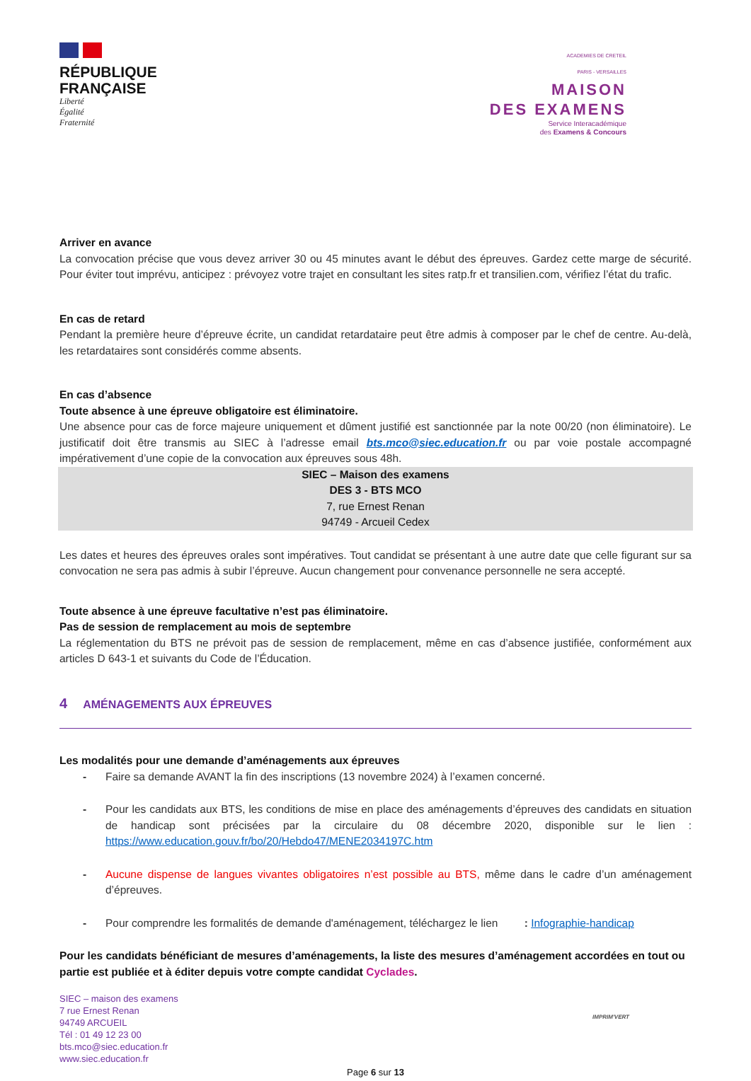RÉPUBLIQUE
FRANÇAISE
Liberté
Égalité
Fraternité
ACADEMIES DE CRETEIL
PARIS - VERSAILLES
MAISON
DES EXAMENS
Service Interacadémique
des Examens & Concours
Arriver en avance
La convocation précise que vous devez arriver 30 ou 45 minutes avant le début des épreuves. Gardez cette marge de sécurité. Pour éviter tout imprévu, anticipez : prévoyez votre trajet en consultant les sites ratp.fr et transilien.com, vérifiez l’état du trafic.
En cas de retard
Pendant la première heure d’épreuve écrite, un candidat retardataire peut être admis à composer par le chef de centre. Au-delà, les retardataires sont considérés comme absents.
En cas d’absence
Toute absence à une épreuve obligatoire est éliminatoire.
Une absence pour cas de force majeure uniquement et dûment justifié est sanctionnée par la note 00/20 (non éliminatoire). Le justificatif doit être transmis au SIEC à l’adresse email bts.mco@siec.education.fr ou par voie postale accompagné impérativement d’une copie de la convocation aux épreuves sous 48h.
SIEC – Maison des examens
DES 3 - BTS MCO
7, rue Ernest Renan
94749 - Arcueil Cedex
Les dates et heures des épreuves orales sont impératives. Tout candidat se présentant à une autre date que celle figurant sur sa convocation ne sera pas admis à subir l’épreuve. Aucun changement pour convenance personnelle ne sera accepté.
Toute absence à une épreuve facultative n’est pas éliminatoire.
Pas de session de remplacement au mois de septembre
La réglementation du BTS ne prévoit pas de session de remplacement, même en cas d’absence justifiée, conformément aux articles D 643-1 et suivants du Code de l’Éducation.
4 AMÉNAGEMENTS AUX ÉPREUVES
Les modalités pour une demande d’aménagements aux épreuves
- Faire sa demande AVANT la fin des inscriptions (13 novembre 2024) à l’examen concerné.
- Pour les candidats aux BTS, les conditions de mise en place des aménagements d’épreuves des candidats en situation de handicap sont précisées par la circulaire du 08 décembre 2020, disponible sur le lien : https://www.education.gouv.fr/bo/20/Hebdo47/MENE2034197C.htm
- Aucune dispense de langues vivantes obligatoires n’est possible au BTS, même dans le cadre d’un aménagement d’épreuves.
- Pour comprendre les formalités de demande d'aménagement, téléchargez le lien : Infographie-handicap
Pour les candidats bénéficiant de mesures d’aménagements, la liste des mesures d’aménagement accordées en tout ou partie est publiée et à éditer depuis votre compte candidat Cyclades.
SIEC – maison des examens
7 rue Ernest Renan
94749 ARCUEIL
Tél : 01 49 12 23 00
bts.mco@siec.education.fr
www.siec.education.fr
IMPRIM'VERT
Page 6 sur 13